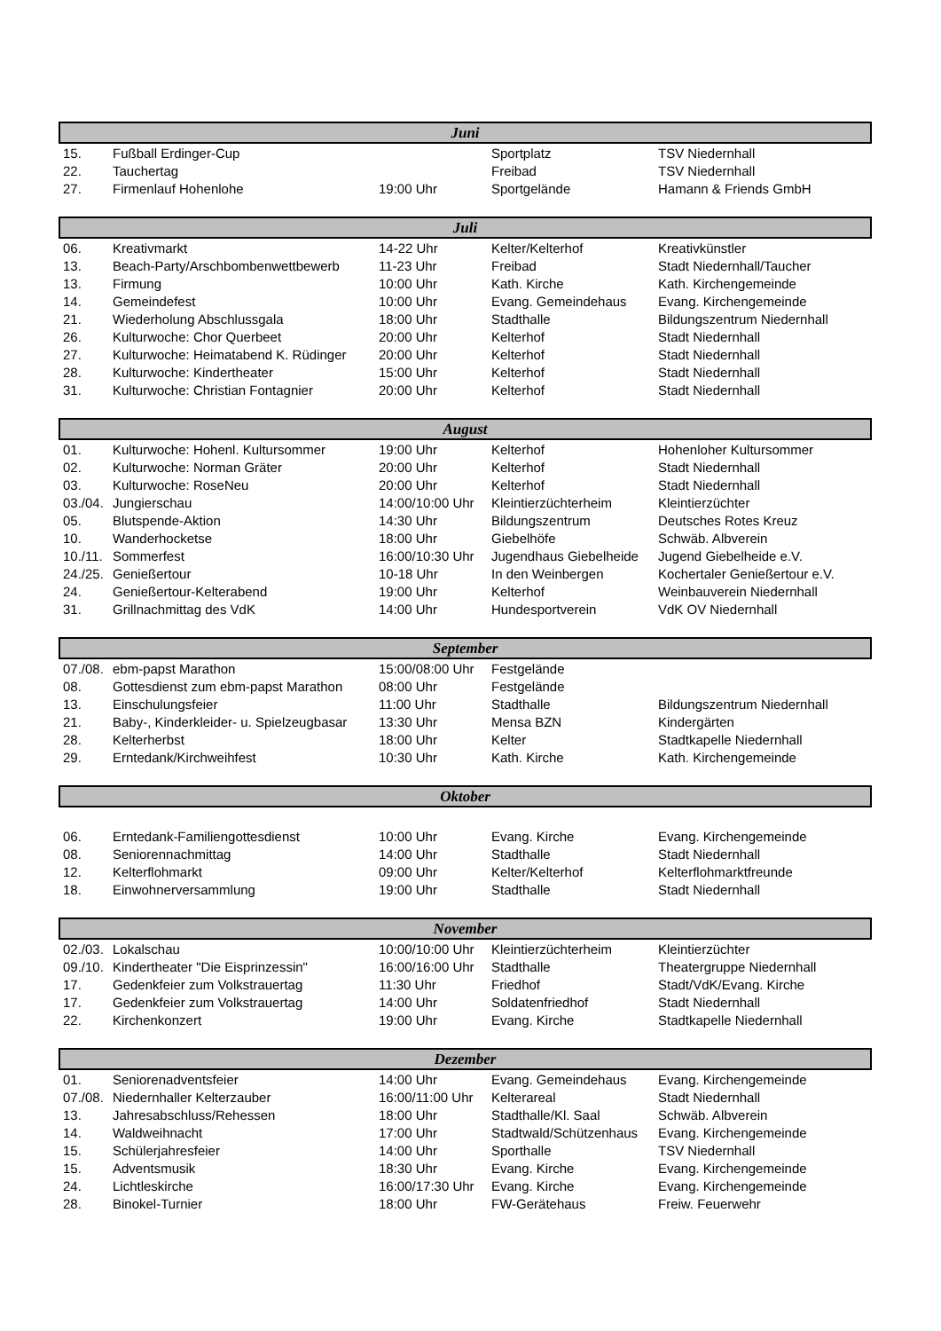| Juni | | | | |
| --- | --- | --- | --- | --- |
| 15. | Fußball Erdinger-Cup | | Sportplatz | TSV Niedernhall |
| 22. | Tauchertag | | Freibad | TSV Niedernhall |
| 27. | Firmenlauf Hohenlohe | 19:00 Uhr | Sportgelände | Hamann & Friends GmbH |
| Juli | | | | |
| 06. | Kreativmarkt | 14-22 Uhr | Kelter/Kelterhof | Kreativkünstler |
| 13. | Beach-Party/Arschbombenwettbewerb | 11-23 Uhr | Freibad | Stadt Niedernhall/Taucher |
| 13. | Firmung | 10:00 Uhr | Kath. Kirche | Kath. Kirchengemeinde |
| 14. | Gemeindefest | 10:00 Uhr | Evang. Gemeindehaus | Evang. Kirchengemeinde |
| 21. | Wiederholung Abschlussgala | 18:00 Uhr | Stadthalle | Bildungszentrum Niedernhall |
| 26. | Kulturwoche: Chor Querbeet | 20:00 Uhr | Kelterhof | Stadt Niedernhall |
| 27. | Kulturwoche: Heimatabend K. Rüdinger | 20:00 Uhr | Kelterhof | Stadt Niedernhall |
| 28. | Kulturwoche: Kindertheater | 15:00 Uhr | Kelterhof | Stadt Niedernhall |
| 31. | Kulturwoche: Christian Fontagnier | 20:00 Uhr | Kelterhof | Stadt Niedernhall |
| August | | | | |
| 01. | Kulturwoche: Hohenl. Kultursommer | 19:00 Uhr | Kelterhof | Hohenloher Kultursommer |
| 02. | Kulturwoche: Norman Gräter | 20:00 Uhr | Kelterhof | Stadt Niedernhall |
| 03. | Kulturwoche: RoseNeu | 20:00 Uhr | Kelterhof | Stadt Niedernhall |
| 03./04. | Jungierschau | 14:00/10:00 Uhr | Kleintierzüchterheim | Kleintierzüchter |
| 05. | Blutspende-Aktion | 14:30 Uhr | Bildungszentrum | Deutsches Rotes Kreuz |
| 10. | Wanderhocketse | 18:00 Uhr | Giebelhöfe | Schwäb. Albverein |
| 10./11. | Sommerfest | 16:00/10:30 Uhr | Jugendhaus Giebelheide | Jugend Giebelheide e.V. |
| 24./25. | Genießertour | 10-18 Uhr | In den Weinbergen | Kochertaler Genießertour e.V. |
| 24. | Genießertour-Kelterabend | 19:00 Uhr | Kelterhof | Weinbauverein Niedernhall |
| 31. | Grillnachmittag des VdK | 14:00 Uhr | Hundesportverein | VdK OV Niedernhall |
| September | | | | |
| 07./08. | ebm-papst Marathon | 15:00/08:00 Uhr | Festgelände | |
| 08. | Gottesdienst zum ebm-papst Marathon | 08:00 Uhr | Festgelände | |
| 13. | Einschulungsfeier | 11:00 Uhr | Stadthalle | Bildungszentrum Niedernhall |
| 21. | Baby-, Kinderkleider- u. Spielzeugbasar | 13:30 Uhr | Mensa BZN | Kindergärten |
| 28. | Kelterherbst | 18:00 Uhr | Kelter | Stadtkapelle Niedernhall |
| 29. | Erntedank/Kirchweihfest | 10:30 Uhr | Kath. Kirche | Kath. Kirchengemeinde |
| Oktober | | | | |
| 06. | Erntedank-Familiengottesdienst | 10:00 Uhr | Evang. Kirche | Evang. Kirchengemeinde |
| 08. | Seniorennachmittag | 14:00 Uhr | Stadthalle | Stadt Niedernhall |
| 12. | Kelterflohmarkt | 09:00 Uhr | Kelter/Kelterhof | Kelterflohmarktfreunde |
| 18. | Einwohnerversammlung | 19:00 Uhr | Stadthalle | Stadt Niedernhall |
| November | | | | |
| 02./03. | Lokalschau | 10:00/10:00 Uhr | Kleintierzüchterheim | Kleintierzüchter |
| 09./10. | Kindertheater "Die Eisprinzessin" | 16:00/16:00 Uhr | Stadthalle | Theatergruppe Niedernhall |
| 17. | Gedenkfeier zum Volkstrauertag | 11:30 Uhr | Friedhof | Stadt/VdK/Evang. Kirche |
| 17. | Gedenkfeier zum Volkstrauertag | 14:00 Uhr | Soldatenfriedhof | Stadt Niedernhall |
| 22. | Kirchenkonzert | 19:00 Uhr | Evang. Kirche | Stadtkapelle Niedernhall |
| Dezember | | | | |
| 01. | Seniorenadventsfeier | 14:00 Uhr | Evang. Gemeindehaus | Evang. Kirchengemeinde |
| 07./08. | Niedernhaller Kelterzauber | 16:00/11:00 Uhr | Kelterareal | Stadt Niedernhall |
| 13. | Jahresabschluss/Rehessen | 18:00 Uhr | Stadthalle/Kl. Saal | Schwäb. Albverein |
| 14. | Waldweihnacht | 17:00 Uhr | Stadtwald/Schützenhaus | Evang. Kirchengemeinde |
| 15. | Schülerjahresfeier | 14:00 Uhr | Sporthalle | TSV Niedernhall |
| 15. | Adventsmusik | 18:30 Uhr | Evang. Kirche | Evang. Kirchengemeinde |
| 24. | Lichtleskirche | 16:00/17:30 Uhr | Evang. Kirche | Evang. Kirchengemeinde |
| 28. | Binokel-Turnier | 18:00 Uhr | FW-Gerätehaus | Freiw. Feuerwehr |